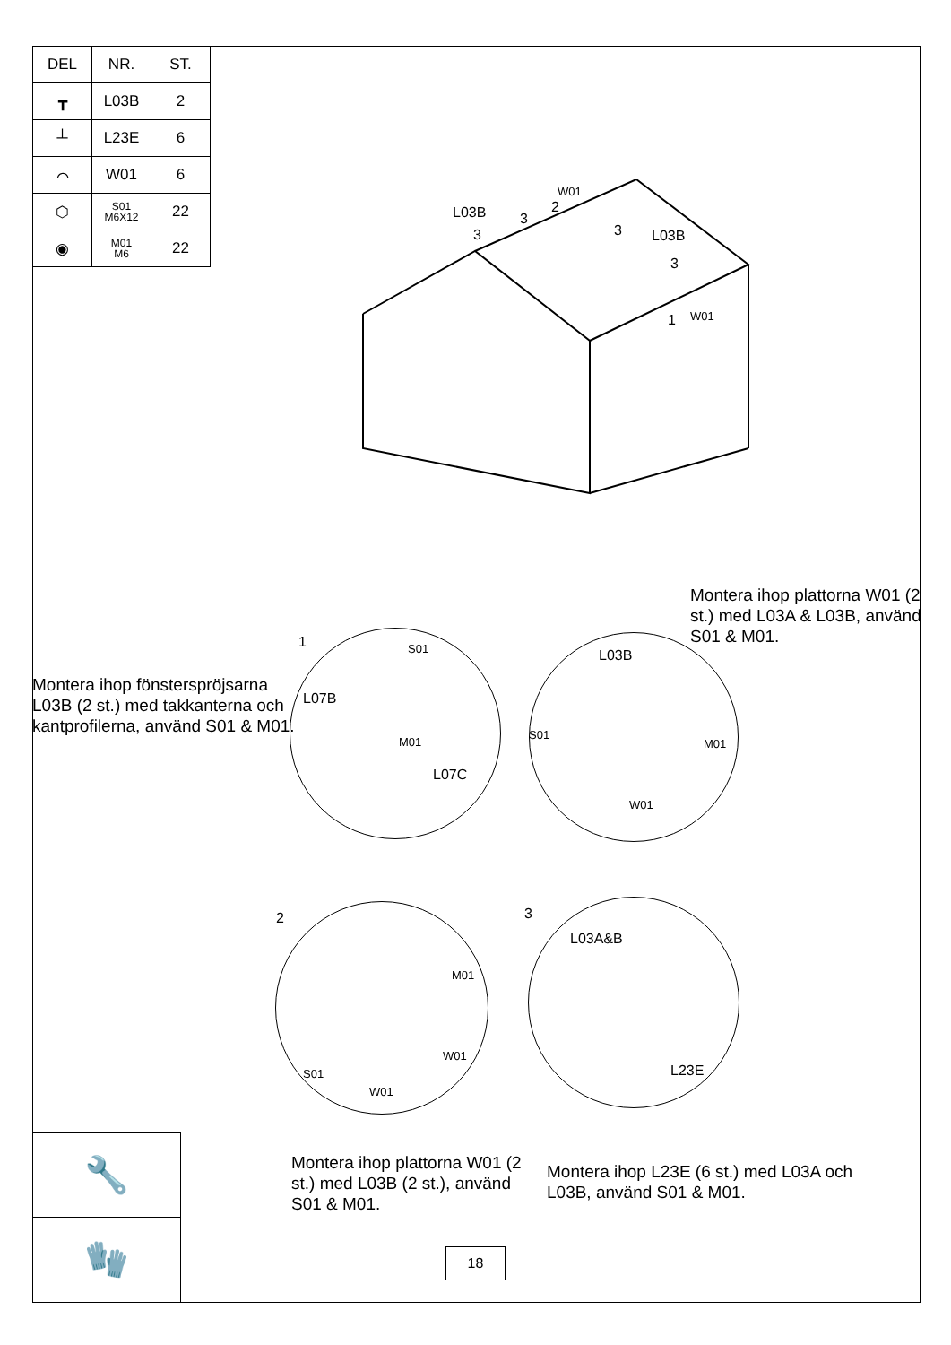| DEL | NR. | ST. |
| --- | --- | --- |
| ┳ | L03B | 2 |
| ┴ | L23E | 6 |
| ⌒ | W01 | 6 |
| ⬡ | S01 M6X12 | 22 |
| ◉ | M01 M6 | 22 |
L03B
3
3
2
W01
3 L03B
3
W01
1
Montera ihop fönsterspröjsarna L03B (2 st.) med takkanterna och kantprofilerna, använd S01 & M01.
1 S01
L07B
M01
L07C
Montera ihop plattorna W01 (2 st.) med L03A & L03B, använd S01 & M01.
L03B
S01
M01
W01
2
M01
W01
S01
W01
3
L03A&B
L23E
Montera ihop plattorna W01 (2 st.) med L03B (2 st.), använd S01 & M01.
Montera ihop L23E (6 st.) med L03A och L03B, använd S01 & M01.
🔧
🧤
18